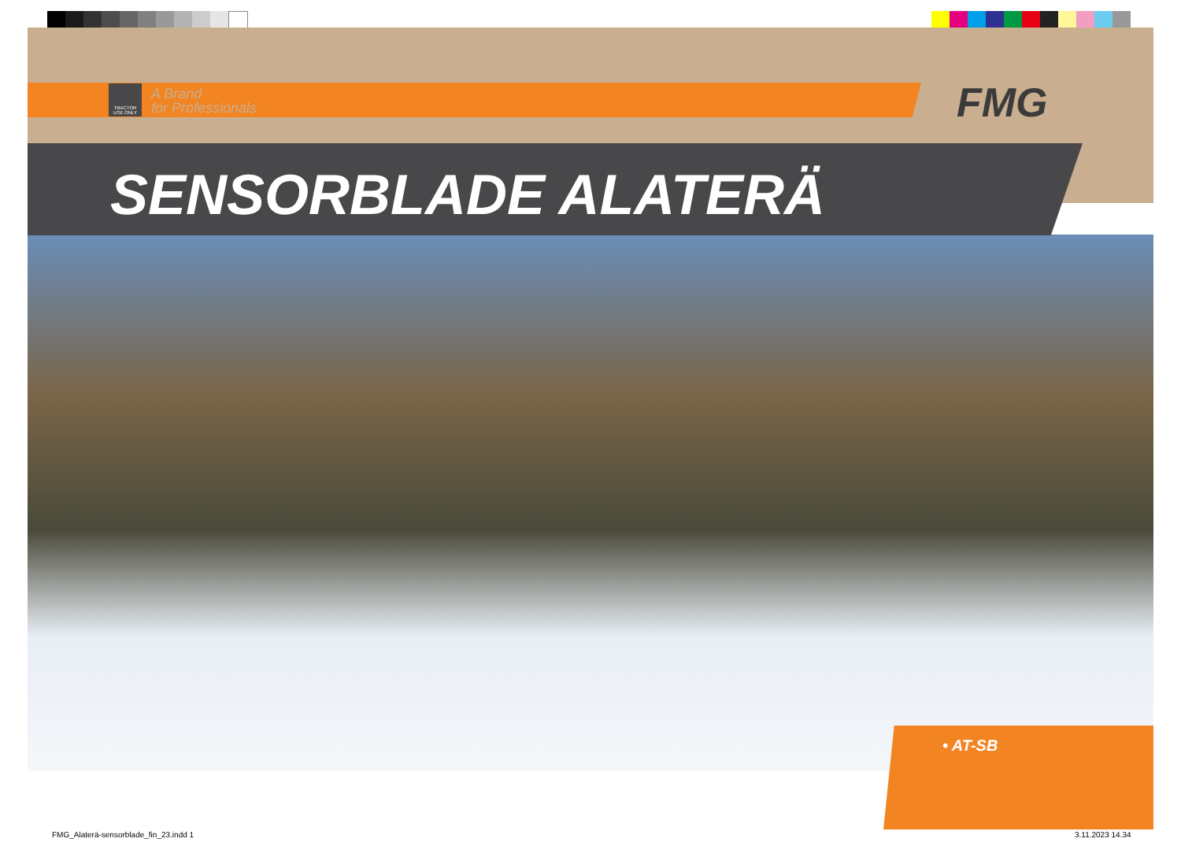A Brand
for Professionals
TRACTOR USE ONLY
FMG
SENSORBLADE ALATERÄ
• AT-SB
FMG_Alaterä-sensorblade_fin_23.indd 1
3.11.2023 14.34